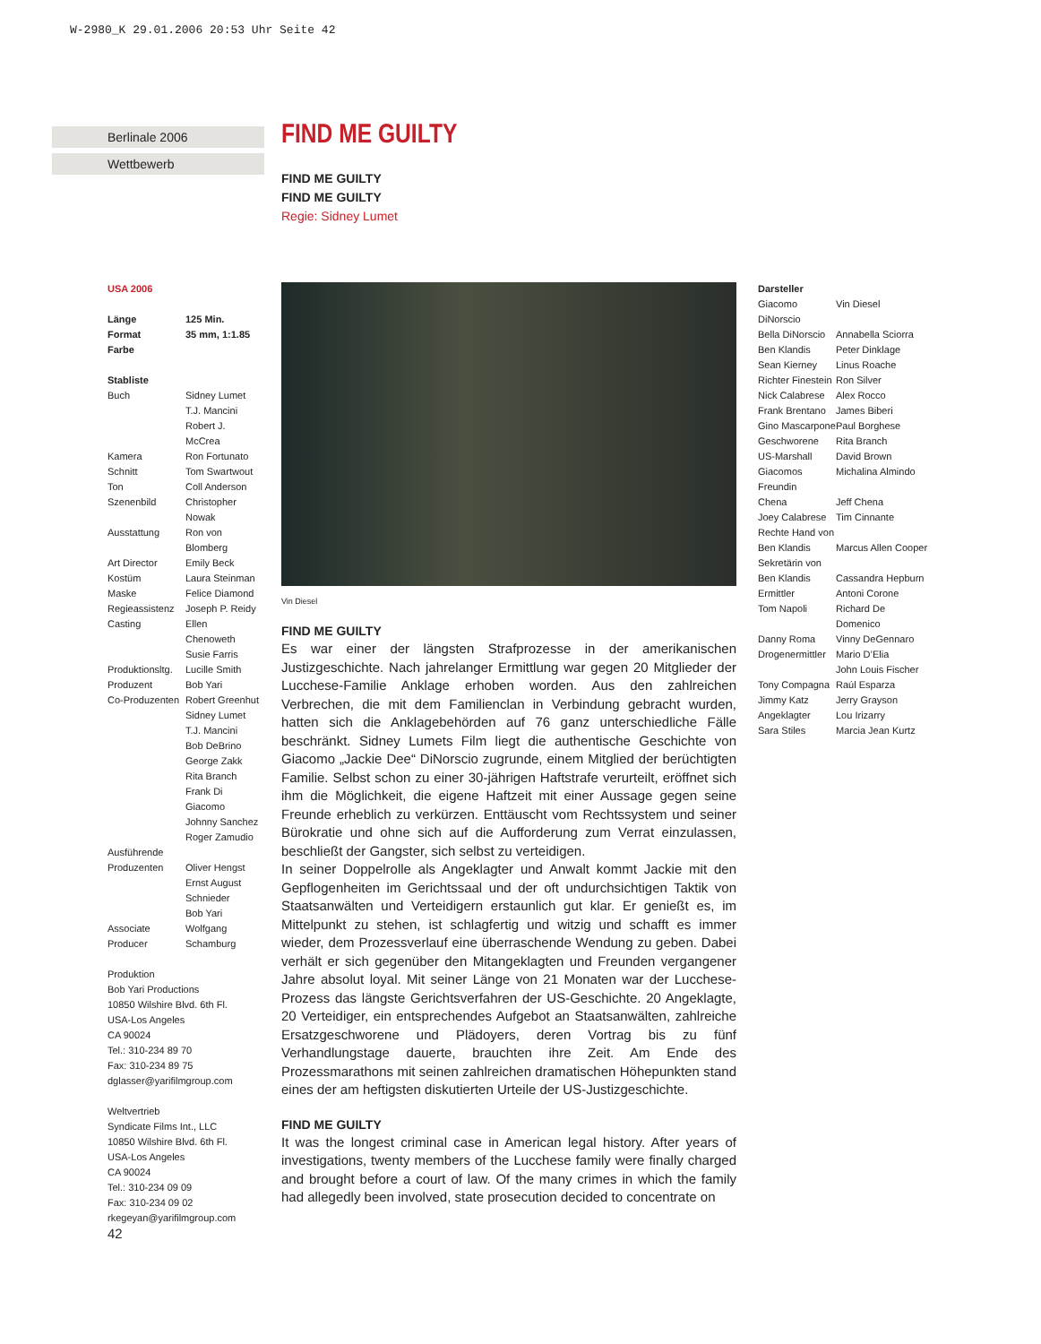W-2980_K 29.01.2006 20:53 Uhr Seite 42
Berlinale 2006
Wettbewerb
FIND ME GUILTY
FIND ME GUILTY
FIND ME GUILTY
Regie: Sidney Lumet
USA 2006
| Länge | 125 Min. |
| Format | 35 mm, 1:1.85 |
| Farbe | |
| Stabliste | |
| Buch | Sidney Lumet T.J. Mancini Robert J. McCrea |
| Kamera | Ron Fortunato |
| Schnitt | Tom Swartwout |
| Ton | Coll Anderson |
| Szenenbild | Christopher Nowak |
| Ausstattung | Ron von Blomberg |
| Art Director | Emily Beck |
| Kostüm | Laura Steinman |
| Maske | Felice Diamond |
| Regieassistenz | Joseph P. Reidy |
| Casting | Ellen Chenoweth Susie Farris |
| Produktionsltg. | Lucille Smith |
| Produzent | Bob Yari |
| Co-Produzenten | Robert Greenhut Sidney Lumet T.J. Mancini Bob DeBrino George Zakk Rita Branch Frank Di Giacomo Johnny Sanchez Roger Zamudio |
| Ausführende Produzenten | Oliver Hengst Ernst August Schnieder Bob Yari |
| Associate Producer | Wolfgang Schamburg |
Produktion
Bob Yari Productions
10850 Wilshire Blvd. 6th Fl.
USA-Los Angeles
CA 90024
Tel.: 310-234 89 70
Fax: 310-234 89 75
dglasser@yarifilmgroup.com
Weltvertrieb
Syndicate Films Int., LLC
10850 Wilshire Blvd. 6th Fl.
USA-Los Angeles
CA 90024
Tel.: 310-234 09 09
Fax: 310-234 09 02
rkegeyan@yarifilmgroup.com
Vin Diesel
FIND ME GUILTY
Es war einer der längsten Strafprozesse in der amerikanischen Justizgeschichte. Nach jahrelanger Ermittlung war gegen 20 Mitglieder der Lucchese-Familie Anklage erhoben worden. Aus den zahlreichen Verbrechen, die mit dem Familienclan in Verbindung gebracht wurden, hatten sich die Anklagebehörden auf 76 ganz unterschiedliche Fälle beschränkt. Sidney Lumets Film liegt die authentische Geschichte von Giacomo „Jackie Dee“ DiNorscio zugrunde, einem Mitglied der berüchtigten Familie. Selbst schon zu einer 30-jährigen Haftstrafe verurteilt, eröffnet sich ihm die Möglichkeit, die eigene Haftzeit mit einer Aussage gegen seine Freunde erheblich zu verkürzen. Enttäuscht vom Rechtssystem und seiner Bürokratie und ohne sich auf die Aufforderung zum Verrat einzulassen, beschließt der Gangster, sich selbst zu verteidigen.
In seiner Doppelrolle als Angeklagter und Anwalt kommt Jackie mit den Gepflogenheiten im Gerichtssaal und der oft undurchsichtigen Taktik von Staatsanwälten und Verteidigern erstaunlich gut klar. Er genießt es, im Mittelpunkt zu stehen, ist schlagfertig und witzig und schafft es immer wieder, dem Prozessverlauf eine überraschende Wendung zu geben. Dabei verhält er sich gegenüber den Mitangeklagten und Freunden vergangener Jahre absolut loyal. Mit seiner Länge von 21 Monaten war der Lucchese-Prozess das längste Gerichtsverfahren der US-Geschichte. 20 Angeklagte, 20 Verteidiger, ein entsprechendes Aufgebot an Staatsanwälten, zahlreiche Ersatzgeschworene und Plädoyers, deren Vortrag bis zu fünf Verhandlungstage dauerte, brauchten ihre Zeit. Am Ende des Prozessmarathons mit seinen zahlreichen dramatischen Höhepunkten stand eines der am heftigsten diskutierten Urteile der US-Justizgeschichte.
FIND ME GUILTY
It was the longest criminal case in American legal history. After years of investigations, twenty members of the Lucchese family were finally charged and brought before a court of law. Of the many crimes in which the family had allegedly been involved, state prosecution decided to concentrate on
| Darsteller | |
| Giacomo DiNorscio | Vin Diesel |
| Bella DiNorscio | Annabella Sciorra |
| Ben Klandis | Peter Dinklage |
| Sean Kierney | Linus Roache |
| Richter Finestein | Ron Silver |
| Nick Calabrese | Alex Rocco |
| Frank Brentano | James Biberi |
| Gino Mascarpone | Paul Borghese |
| Geschworene | Rita Branch |
| US-Marshall | David Brown |
| Giacomos Freundin | Michalina Almindo |
| Chena | Jeff Chena |
| Joey Calabrese | Tim Cinnante |
| Rechte Hand von Ben Klandis | Marcus Allen Cooper |
| Sekretärin von Ben Klandis | Cassandra Hepburn |
| Ermittler | Antoni Corone |
| Tom Napoli | Richard De Domenico |
| Danny Roma | Vinny DeGennaro |
| Drogenermittler | Mario D’Elia John Louis Fischer |
| Tony Compagna | Raúl Esparza |
| Jimmy Katz | Jerry Grayson |
| Angeklagter | Lou Irizarry |
| Sara Stiles | Marcia Jean Kurtz |
42